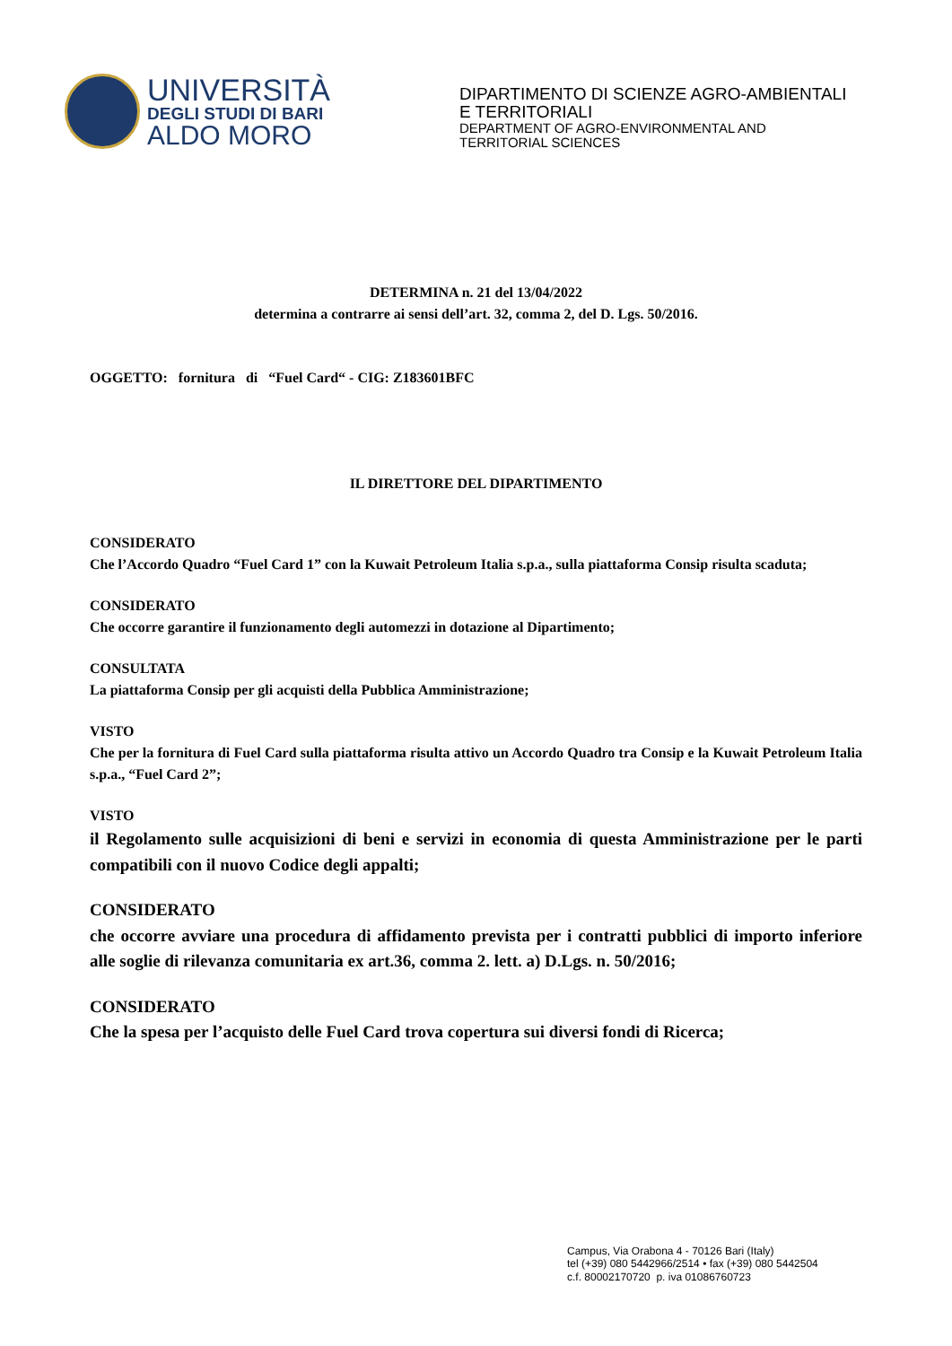UNIVERSITÀ
DEGLI STUDI DI BARI
ALDO MORO
DIPARTIMENTO DI SCIENZE AGRO-AMBIENTALI
E TERRITORIALI
DEPARTMENT OF AGRO-ENVIRONMENTAL AND
TERRITORIAL SCIENCES
DETERMINA n. 21 del 13/04/2022
determina a contrarre ai sensi dell’art. 32, comma 2, del D. Lgs. 50/2016.
OGGETTO: fornitura di “Fuel Card“ - CIG: Z183601BFC
IL DIRETTORE DEL DIPARTIMENTO
CONSIDERATO
Che l’Accordo Quadro “Fuel Card 1” con la Kuwait Petroleum Italia s.p.a., sulla piattaforma Consip risulta scaduta;
CONSIDERATO
Che occorre garantire il funzionamento degli automezzi in dotazione al Dipartimento;
CONSULTATA
La piattaforma Consip per gli acquisti della Pubblica Amministrazione;
VISTO
Che per la fornitura di Fuel Card sulla piattaforma risulta attivo un Accordo Quadro tra Consip e la Kuwait Petroleum Italia s.p.a., “Fuel Card 2”;
VISTO
il Regolamento sulle acquisizioni di beni e servizi in economia di questa Amministrazione per le parti compatibili con il nuovo Codice degli appalti;
CONSIDERATO
che occorre avviare una procedura di affidamento prevista per i contratti pubblici di importo inferiore alle soglie di rilevanza comunitaria ex art.36, comma 2. lett. a) D.Lgs. n. 50/2016;
CONSIDERATO
Che la spesa per l’acquisto delle Fuel Card trova copertura sui diversi fondi di Ricerca;
Campus, Via Orabona 4 - 70126 Bari (Italy)
tel (+39) 080 5442966/2514 • fax (+39) 080 5442504
c.f. 80002170720 p. iva 01086760723